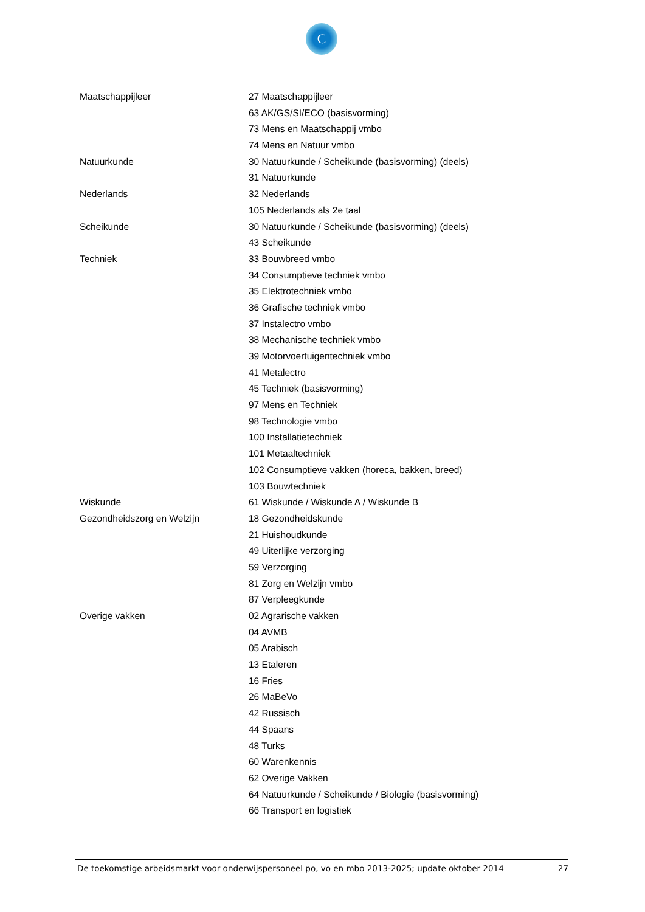C
| Maatschappijleer | 27 Maatschappijleer |
| | 63 AK/GS/SI/ECO (basisvorming) |
| | 73 Mens en Maatschappij vmbo |
| | 74 Mens en Natuur vmbo |
| Natuurkunde | 30 Natuurkunde / Scheikunde (basisvorming) (deels) |
| | 31 Natuurkunde |
| Nederlands | 32 Nederlands |
| | 105 Nederlands als 2e taal |
| Scheikunde | 30 Natuurkunde / Scheikunde (basisvorming) (deels) |
| | 43 Scheikunde |
| Techniek | 33 Bouwbreed vmbo |
| | 34 Consumptieve techniek vmbo |
| | 35 Elektrotechniek vmbo |
| | 36 Grafische techniek vmbo |
| | 37 Instalectro vmbo |
| | 38 Mechanische techniek vmbo |
| | 39 Motorvoertuigentechniek vmbo |
| | 41 Metalectro |
| | 45 Techniek (basisvorming) |
| | 97 Mens en Techniek |
| | 98 Technologie vmbo |
| | 100 Installatietechniek |
| | 101 Metaaltechniek |
| | 102 Consumptieve vakken (horeca, bakken, breed) |
| | 103 Bouwtechniek |
| Wiskunde | 61 Wiskunde / Wiskunde A / Wiskunde B |
| Gezondheidszorg en Welzijn | 18 Gezondheidskunde |
| | 21 Huishoudkunde |
| | 49 Uiterlijke verzorging |
| | 59 Verzorging |
| | 81 Zorg en Welzijn vmbo |
| | 87 Verpleegkunde |
| Overige vakken | 02 Agrarische vakken |
| | 04 AVMB |
| | 05 Arabisch |
| | 13 Etaleren |
| | 16 Fries |
| | 26 MaBeVo |
| | 42 Russisch |
| | 44 Spaans |
| | 48 Turks |
| | 60 Warenkennis |
| | 62 Overige Vakken |
| | 64 Natuurkunde / Scheikunde / Biologie (basisvorming) |
| | 66 Transport en logistiek |
De toekomstige arbeidsmarkt voor onderwijspersoneel po, vo en mbo 2013-2025; update oktober 2014 27